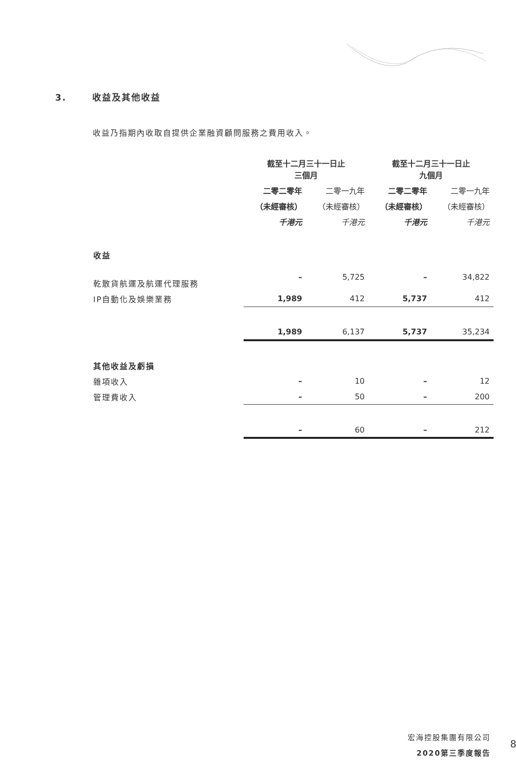3. 收益及其他收益
收益乃指期內收取自提供企業融資顧問服務之費用收入。
| | 截至十二月三十一日止 三個月 | | 截至十二月三十一日止 九個月 | |
| | 二零二零年 | 二零一九年 | 二零二零年 | 二零一九年 |
| | （未經審核） | （未經審核） | （未經審核） | （未經審核） |
| | 千港元 | 千港元 | 千港元 | 千港元 |
| 收益 | | | | |
| 乾散貨航運及航運代理服務 | – | 5,725 | – | 34,822 |
| IP自動化及娛樂業務 | 1,989 | 412 | 5,737 | 412 |
| | 1,989 | 6,137 | 5,737 | 35,234 |
| 其他收益及虧損 | | | | |
| 雜項收入 | – | 10 | – | 12 |
| 管理費收入 | – | 50 | – | 200 |
| | – | 60 | – | 212 |
宏海控股集團有限公司
2020第三季度報告
8